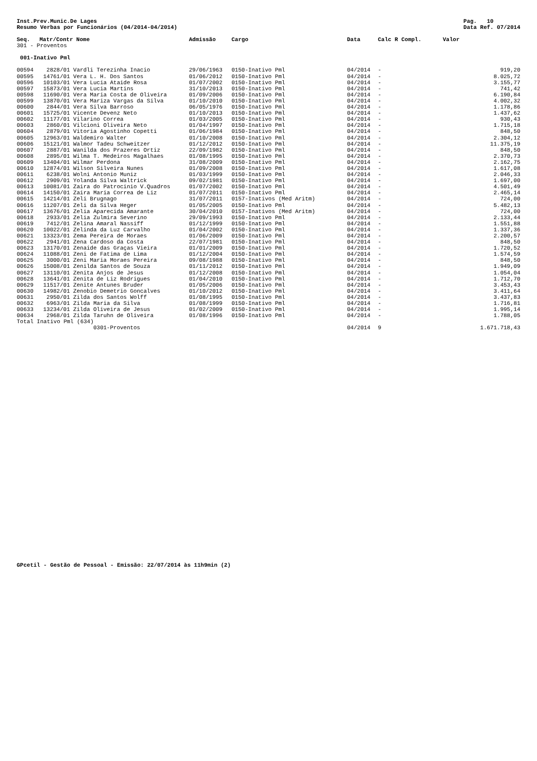Inst.Prev.Munic.De Lages
Resumo Verbas por Funcionários (04/2014-04/2014) Pag. 10
Data Ref. 07/2014
| Seq. | Matr/Contr Nome | | Admissão | Cargo | Data | Calc R Compl. | Valor |
| --- | --- | --- | --- | --- | --- | --- | --- |
| 301 - Proventos | | | | | | | |
| 001-Inativo Pml | | | | | | | |
| 00594 | 2828/01 | Vardli Terezinha Inacio | 29/06/1963 | 0150-Inativo Pml | 04/2014 | - | 919,20 |
| 00595 | 14761/01 | Vera L. H. Dos Santos | 01/06/2012 | 0150-Inativo Pml | 04/2014 | - | 8.025,72 |
| 00596 | 10103/01 | Vera Lucia Ataide Rosa | 01/07/2002 | 0150-Inativo Pml | 04/2014 | - | 3.155,77 |
| 00597 | 15873/01 | Vera Lucia Martins | 31/10/2013 | 0150-Inativo Pml | 04/2014 | - | 741,42 |
| 00598 | 11690/01 | Vera Maria Costa de Oliveira | 01/09/2006 | 0150-Inativo Pml | 04/2014 | - | 6.190,84 |
| 00599 | 13870/01 | Vera Mariza Vargas da Silva | 01/10/2010 | 0150-Inativo Pml | 04/2014 | - | 4.002,32 |
| 00600 | 2844/01 | Vera Silva Barroso | 06/05/1976 | 0150-Inativo Pml | 04/2014 | - | 1.178,86 |
| 00601 | 15725/01 | Vicente Devenz Neto | 01/10/2013 | 0150-Inativo Pml | 04/2014 | - | 1.437,62 |
| 00602 | 11177/01 | Vilarino Correa | 01/03/2005 | 0150-Inativo Pml | 04/2014 | - | 930,43 |
| 00603 | 2860/01 | Vilcioni Oliveira Neto | 01/04/1997 | 0150-Inativo Pml | 04/2014 | - | 1.715,18 |
| 00604 | 2879/01 | Vitoria Agostinho Copetti | 01/06/1984 | 0150-Inativo Pml | 04/2014 | - | 848,50 |
| 00605 | 12963/01 | Waldemiro Walter | 01/10/2008 | 0150-Inativo Pml | 04/2014 | - | 2.304,12 |
| 00606 | 15121/01 | Walmor Tadeu Schweitzer | 01/12/2012 | 0150-Inativo Pml | 04/2014 | - | 11.375,19 |
| 00607 | 2887/01 | Wanilda dos Prazeres Ortiz | 22/09/1982 | 0150-Inativo Pml | 04/2014 | - | 848,50 |
| 00608 | 2895/01 | Wilma T. Medeiros Magalhaes | 01/08/1995 | 0150-Inativo Pml | 04/2014 | - | 2.370,73 |
| 00609 | 13404/01 | Wilmar Perdona | 31/08/2009 | 0150-Inativo Pml | 04/2014 | - | 2.162,75 |
| 00610 | 12874/01 | Wilson Silveira Nunes | 01/09/2008 | 0150-Inativo Pml | 04/2014 | - | 1.617,08 |
| 00611 | 6238/01 | Wolni Antonio Muniz | 01/03/1999 | 0150-Inativo Pml | 04/2014 | - | 2.046,33 |
| 00612 | 2909/01 | Yolanda Silva Waltrick | 09/02/1981 | 0150-Inativo Pml | 04/2014 | - | 1.697,00 |
| 00613 | 10081/01 | Zaira do Patrocinio V.Quadros | 01/07/2002 | 0150-Inativo Pml | 04/2014 | - | 4.501,49 |
| 00614 | 14150/01 | Zaira Maria Correa de Liz | 01/07/2011 | 0150-Inativo Pml | 04/2014 | - | 2.465,14 |
| 00615 | 14214/01 | Zeli Brugnago | 31/07/2011 | 0157-Inativos (Med Aritm) | 04/2014 | - | 724,00 |
| 00616 | 11207/01 | Zeli da Silva Heger | 01/05/2005 | 0150-Inativo Pml | 04/2014 | - | 5.482,13 |
| 00617 | 13676/01 | Zelia Aparecida Amarante | 30/04/2010 | 0157-Inativos (Med Aritm) | 04/2014 | - | 724,00 |
| 00618 | 2933/01 | Zelia Zulmira Severino | 29/09/1993 | 0150-Inativo Pml | 04/2014 | - | 2.133,44 |
| 00619 | 7412/01 | Zelina Amaral Nassiff | 01/12/1999 | 0150-Inativo Pml | 04/2014 | - | 1.551,88 |
| 00620 | 10022/01 | Zelinda da Luz Carvalho | 01/04/2002 | 0150-Inativo Pml | 04/2014 | - | 1.337,36 |
| 00621 | 13323/01 | Zema Pereira de Moraes | 01/06/2009 | 0150-Inativo Pml | 04/2014 | - | 2.200,57 |
| 00622 | 2941/01 | Zena Cardoso da Costa | 22/07/1981 | 0150-Inativo Pml | 04/2014 | - | 848,50 |
| 00623 | 13170/01 | Zenaide das Graças Vieira | 01/01/2009 | 0150-Inativo Pml | 04/2014 | - | 1.720,52 |
| 00624 | 11088/01 | Zeni de Fatima de Lima | 01/12/2004 | 0150-Inativo Pml | 04/2014 | - | 1.574,59 |
| 00625 | 3000/01 | Zeni Maria Moraes Pereira | 09/08/1988 | 0150-Inativo Pml | 04/2014 | - | 848,50 |
| 00626 | 15008/01 | Zenilda Santos de Souza | 01/11/2012 | 0150-Inativo Pml | 04/2014 | - | 1.949,09 |
| 00627 | 13110/01 | Zenita Anjos de Jesus | 01/12/2008 | 0150-Inativo Pml | 04/2014 | - | 1.054,04 |
| 00628 | 13641/01 | Zenita de Liz Rodrigues | 01/04/2010 | 0150-Inativo Pml | 04/2014 | - | 1.712,70 |
| 00629 | 11517/01 | Zenite Antunes Bruder | 01/05/2006 | 0150-Inativo Pml | 04/2014 | - | 3.453,43 |
| 00630 | 14982/01 | Zenobio Demetrio Goncalves | 01/10/2012 | 0150-Inativo Pml | 04/2014 | - | 3.411,64 |
| 00631 | 2950/01 | Zilda dos Santos Wolff | 01/08/1995 | 0150-Inativo Pml | 04/2014 | - | 3.437,83 |
| 00632 | 6963/01 | Zilda Maria da Silva | 01/08/1999 | 0150-Inativo Pml | 04/2014 | - | 1.716,81 |
| 00633 | 13234/01 | Zilda Oliveira de Jesus | 01/02/2009 | 0150-Inativo Pml | 04/2014 | - | 1.995,14 |
| 00634 | 2968/01 | Zilda Taruhn de Oliveira | 01/08/1996 | 0150-Inativo Pml | 04/2014 | - | 1.788,05 |
| Total Inativo Pml (634) | | | | | | | |
| | | 0301-Proventos | | | 04/2014 | 9 | 1.671.718,43 |
GPcetil - Gestão de Pessoal - Emissão: 22/07/2014 às 11h9min (2)